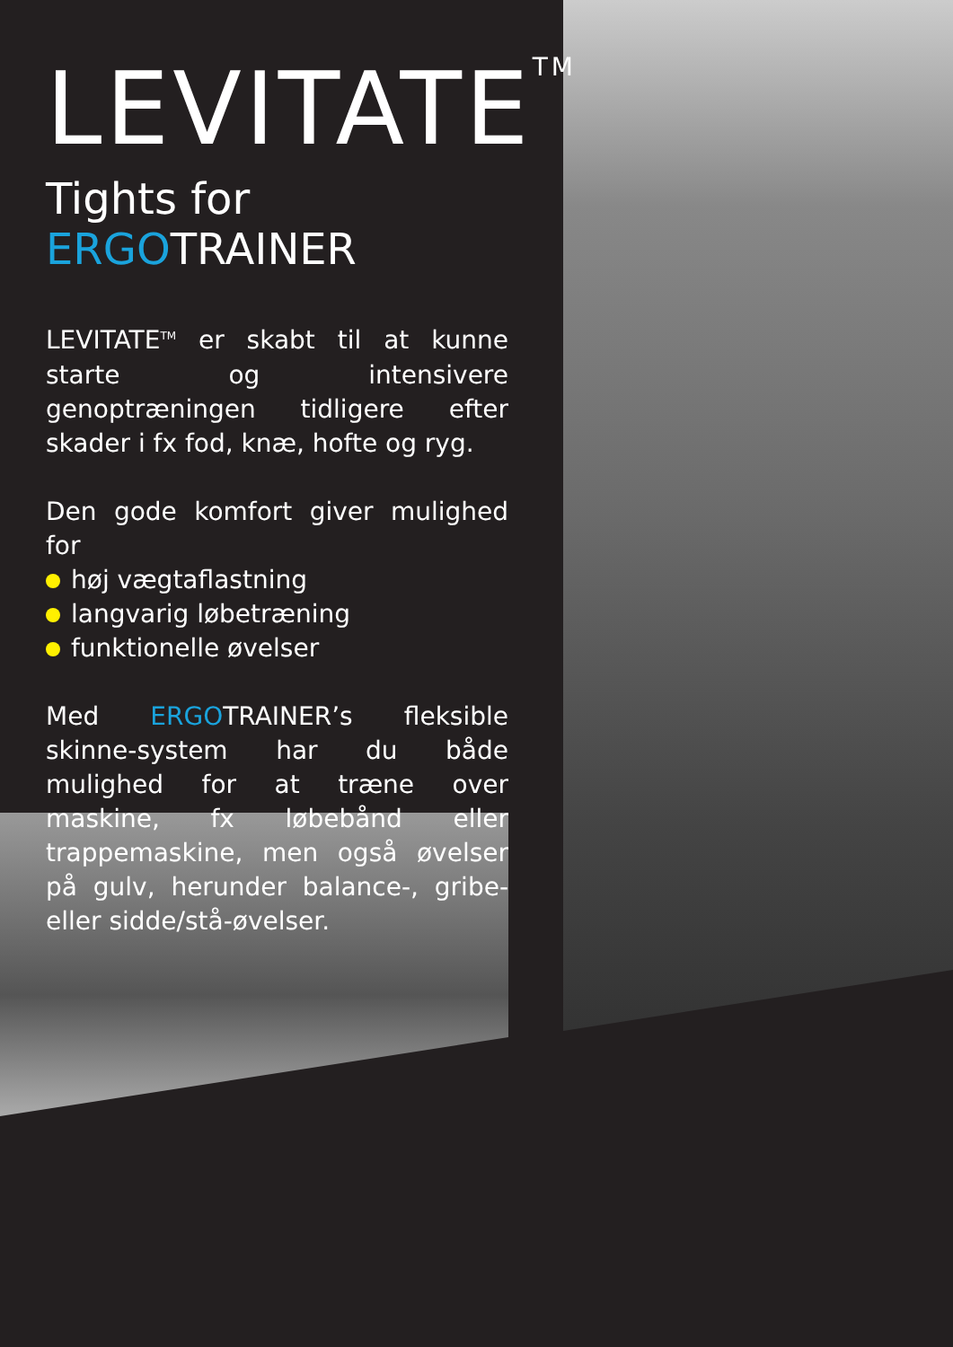LEVITATE<sup>TM</sup>
Tights for ERGOTRAINER
LEVITATE<sup>TM</sup> er skabt til at kunne starte og intensivere genoptræningen tidligere efter skader i fx fod, knæ, hofte og ryg.
Den gode komfort giver mulighed for
høj vægtaflastning
langvarig løbetræning
funktionelle øvelser
Med ERGOTRAINER’s fleksible skinne-system har du både mulighed for at træne over maskine, fx løbebånd eller trappemaskine, men også øvelser på gulv, herunder balance-, gribe- eller sidde/stå-øvelser.